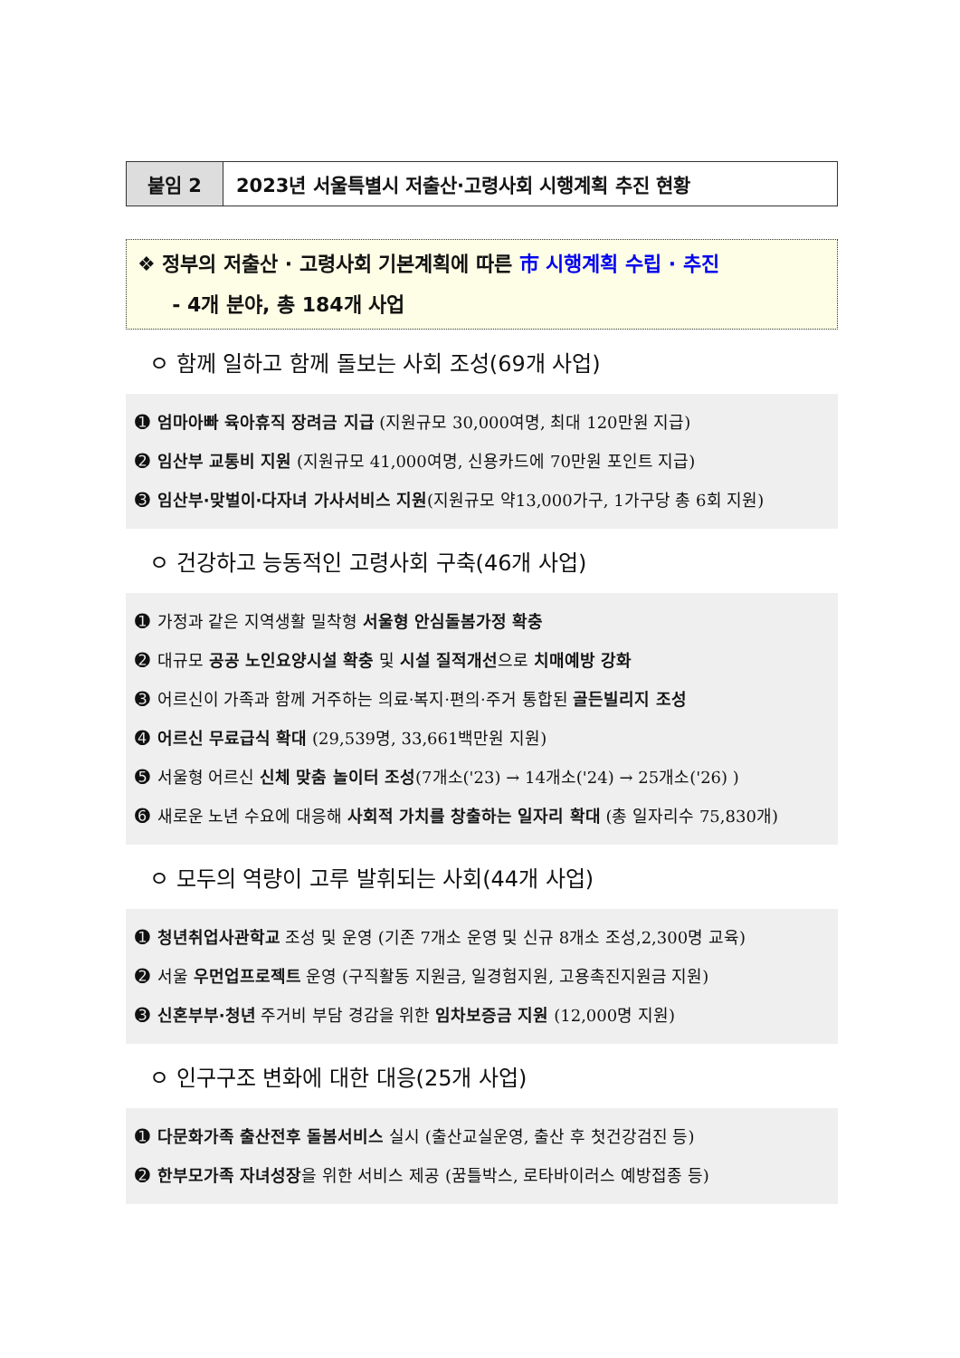붙임 2 2023년 서울특별시 저출산·고령사회 시행계획 추진 현황
❖ 정부의 저출산 · 고령사회 기본계획에 따른 市 시행계획 수립 · 추진
- 4개 분야, 총 184개 사업
ㅇ 함께 일하고 함께 돌보는 사회 조성(69개 사업)
➊ 엄마아빠 육아휴직 장려금 지급 (지원규모 30,000여명, 최대 120만원 지급)
➋ 임산부 교통비 지원 (지원규모 41,000여명, 신용카드에 70만원 포인트 지급)
➌ 임산부·맞벌이·다자녀 가사서비스 지원(지원규모 약13,000가구, 1가구당 총 6회 지원)
ㅇ 건강하고 능동적인 고령사회 구축(46개 사업)
➊ 가정과 같은 지역생활 밀착형 서울형 안심돌봄가정 확충
➋ 대규모 공공 노인요양시설 확충 및 시설 질적개선으로 치매예방 강화
➌ 어르신이 가족과 함께 거주하는 의료·복지·편의·주거 통합된 골든빌리지 조성
➍ 어르신 무료급식 확대 (29,539명, 33,661백만원 지원)
➎ 서울형 어르신 신체 맞춤 놀이터 조성(7개소('23) → 14개소('24) → 25개소('26) )
➏ 새로운 노년 수요에 대응해 사회적 가치를 창출하는 일자리 확대 (총 일자리수 75,830개)
ㅇ 모두의 역량이 고루 발휘되는 사회(44개 사업)
➊ 청년취업사관학교 조성 및 운영 (기존 7개소 운영 및 신규 8개소 조성,2,300명 교육)
➋ 서울 우먼업프로젝트 운영 (구직활동 지원금, 일경험지원, 고용촉진지원금 지원)
➌ 신혼부부·청년 주거비 부담 경감을 위한 임차보증금 지원 (12,000명 지원)
ㅇ 인구구조 변화에 대한 대응(25개 사업)
➊ 다문화가족 출산전후 돌봄서비스 실시 (출산교실운영, 출산 후 첫건강검진 등)
➋ 한부모가족 자녀성장을 위한 서비스 제공 (꿈틀박스, 로타바이러스 예방접종 등)